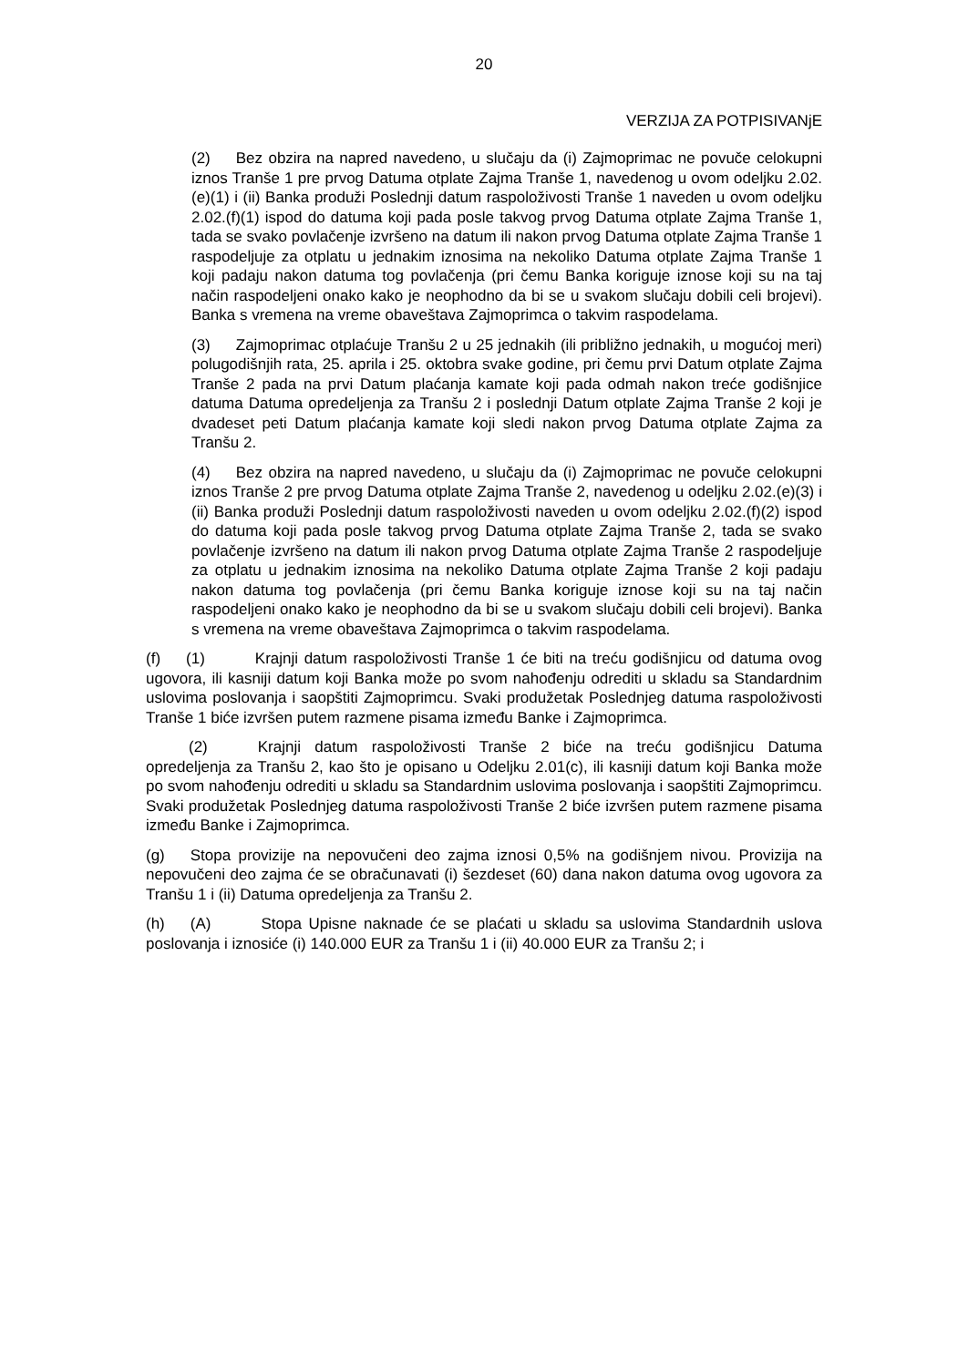20
VERZIJA ZA POTPISIVANjE
(2) Bez obzira na napred navedeno, u slučaju da (i) Zajmoprimac ne povuče celokupni iznos Tranše 1 pre prvog Datuma otplate Zajma Tranše 1, navedenog u ovom odeljku 2.02.(e)(1) i (ii) Banka produži Poslednji datum raspoloživosti Tranše 1 naveden u ovom odeljku 2.02.(f)(1) ispod do datuma koji pada posle takvog prvog Datuma otplate Zajma Tranše 1, tada se svako povlačenje izvršeno na datum ili nakon prvog Datuma otplate Zajma Tranše 1 raspodeljuje za otplatu u jednakim iznosima na nekoliko Datuma otplate Zajma Tranše 1 koji padaju nakon datuma tog povlačenja (pri čemu Banka koriguje iznose koji su na taj način raspodeljeni onako kako je neophodno da bi se u svakom slučaju dobili celi brojevi). Banka s vremena na vreme obaveštava Zajmoprimca o takvim raspodelama.
(3) Zajmoprimac otplaćuje Tranšu 2 u 25 jednakih (ili približno jednakih, u mogućoj meri) polugodišnjih rata, 25. aprila i 25. oktobra svake godine, pri čemu prvi Datum otplate Zajma Tranše 2 pada na prvi Datum plaćanja kamate koji pada odmah nakon treće godišnjice datuma Datuma opredeljenja za Tranšu 2 i poslednji Datum otplate Zajma Tranše 2 koji je dvadeset peti Datum plaćanja kamate koji sledi nakon prvog Datuma otplate Zajma za Tranšu 2.
(4) Bez obzira na napred navedeno, u slučaju da (i) Zajmoprimac ne povuče celokupni iznos Tranše 2 pre prvog Datuma otplate Zajma Tranše 2, navedenog u odeljku 2.02.(e)(3) i (ii) Banka produži Poslednji datum raspoloživosti naveden u ovom odeljku 2.02.(f)(2) ispod do datuma koji pada posle takvog prvog Datuma otplate Zajma Tranše 2, tada se svako povlačenje izvršeno na datum ili nakon prvog Datuma otplate Zajma Tranše 2 raspodeljuje za otplatu u jednakim iznosima na nekoliko Datuma otplate Zajma Tranše 2 koji padaju nakon datuma tog povlačenja (pri čemu Banka koriguje iznose koji su na taj način raspodeljeni onako kako je neophodno da bi se u svakom slučaju dobili celi brojevi). Banka s vremena na vreme obaveštava Zajmoprimca o takvim raspodelama.
(f) (1) Krajnji datum raspoloživosti Tranše 1 će biti na treću godišnjicu od datuma ovog ugovora, ili kasniji datum koji Banka može po svom nahođenju odrediti u skladu sa Standardnim uslovima poslovanja i saopštiti Zajmoprimcu. Svaki produžetak Poslednjeg datuma raspoloživosti Tranše 1 biće izvršen putem razmene pisama između Banke i Zajmoprimca.
(2) Krajnji datum raspoloživosti Tranše 2 biće na treću godišnjicu Datuma opredeljenja za Tranšu 2, kao što je opisano u Odeljku 2.01(c), ili kasniji datum koji Banka može po svom nahođenju odrediti u skladu sa Standardnim uslovima poslovanja i saopštiti Zajmoprimcu. Svaki produžetak Poslednjeg datuma raspoloživosti Tranše 2 biće izvršen putem razmene pisama između Banke i Zajmoprimca.
(g) Stopa provizije na nepovučeni deo zajma iznosi 0,5% na godišnjem nivou. Provizija na nepovučeni deo zajma će se obračunavati (i) šezdeset (60) dana nakon datuma ovog ugovora za Tranšu 1 i (ii) Datuma opredeljenja za Tranšu 2.
(h) (A) Stopa Upisne naknade će se plaćati u skladu sa uslovima Standardnih uslova poslovanja i iznosiće (i) 140.000 EUR za Tranšu 1 i (ii) 40.000 EUR za Tranšu 2; i